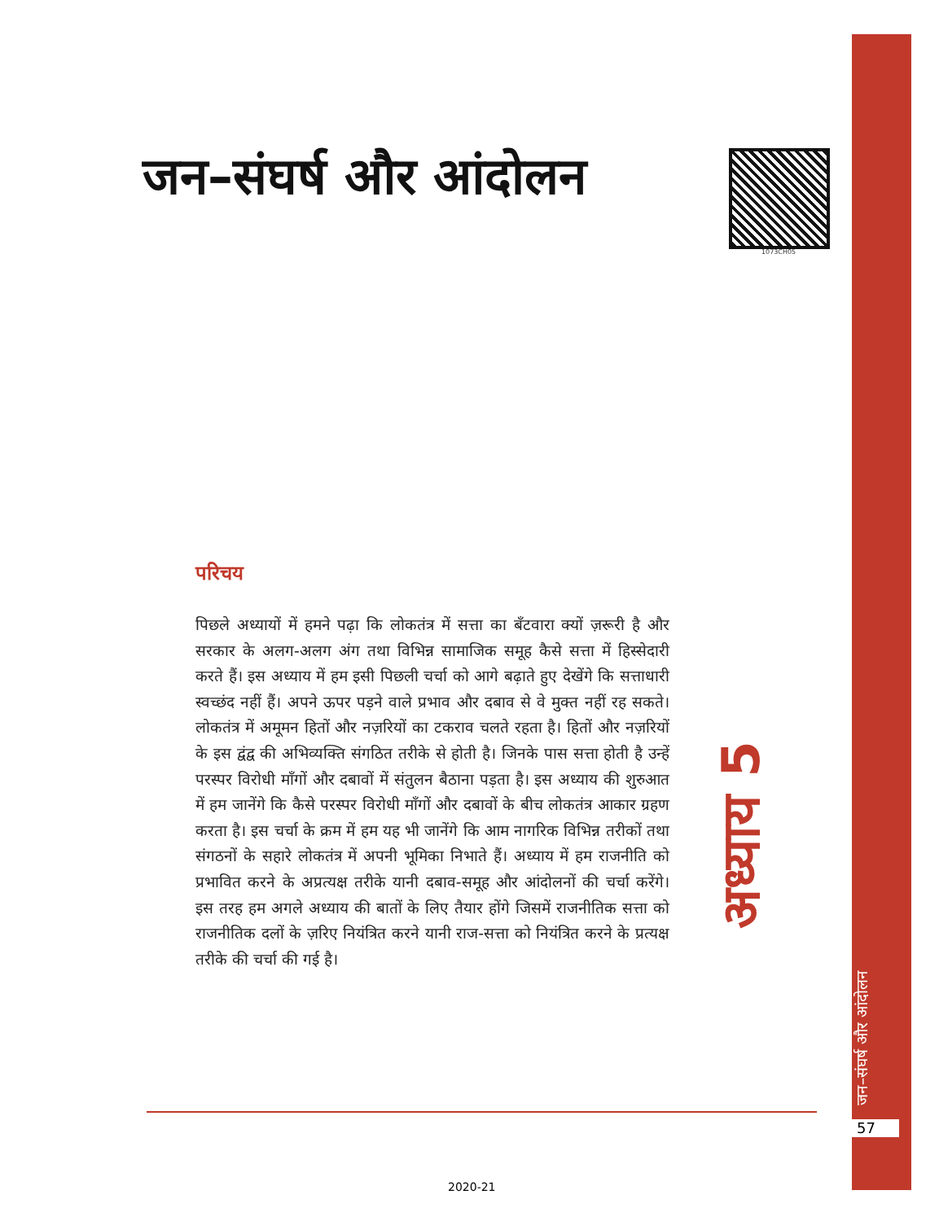जन–संघर्ष और आंदोलन
1073CH05
परिचय
पिछले अध्यायों में हमने पढ़ा कि लोकतंत्र में सत्ता का बँटवारा क्यों ज़रूरी है और सरकार के अलग-अलग अंग तथा विभिन्न सामाजिक समूह कैसे सत्ता में हिस्सेदारी करते हैं। इस अध्याय में हम इसी पिछली चर्चा को आगे बढ़ाते हुए देखेंगे कि सत्ताधारी स्वच्छंद नहीं हैं। अपने ऊपर पड़ने वाले प्रभाव और दबाव से वे मुक्त नहीं रह सकते। लोकतंत्र में अमूमन हितों और नज़रियों का टकराव चलते रहता है। हितों और नज़रियों के इस द्वंद्व की अभिव्यक्ति संगठित तरीके से होती है। जिनके पास सत्ता होती है उन्हें परस्पर विरोधी माँगों और दबावों में संतुलन बैठाना पड़ता है। इस अध्याय की शुरुआत में हम जानेंगे कि कैसे परस्पर विरोधी माँगों और दबावों के बीच लोकतंत्र आकार ग्रहण करता है। इस चर्चा के क्रम में हम यह भी जानेंगे कि आम नागरिक विभिन्न तरीकों तथा संगठनों के सहारे लोकतंत्र में अपनी भूमिका निभाते हैं। अध्याय में हम राजनीति को प्रभावित करने के अप्रत्यक्ष तरीके यानी दबाव-समूह और आंदोलनों की चर्चा करेंगे। इस तरह हम अगले अध्याय की बातों के लिए तैयार होंगे जिसमें राजनीतिक सत्ता को राजनीतिक दलों के ज़रिए नियंत्रित करने यानी राज-सत्ता को नियंत्रित करने के प्रत्यक्ष तरीके की चर्चा की गई है।
अध्याय 5
जन–संघर्ष और आंदोलन
57
2020-21